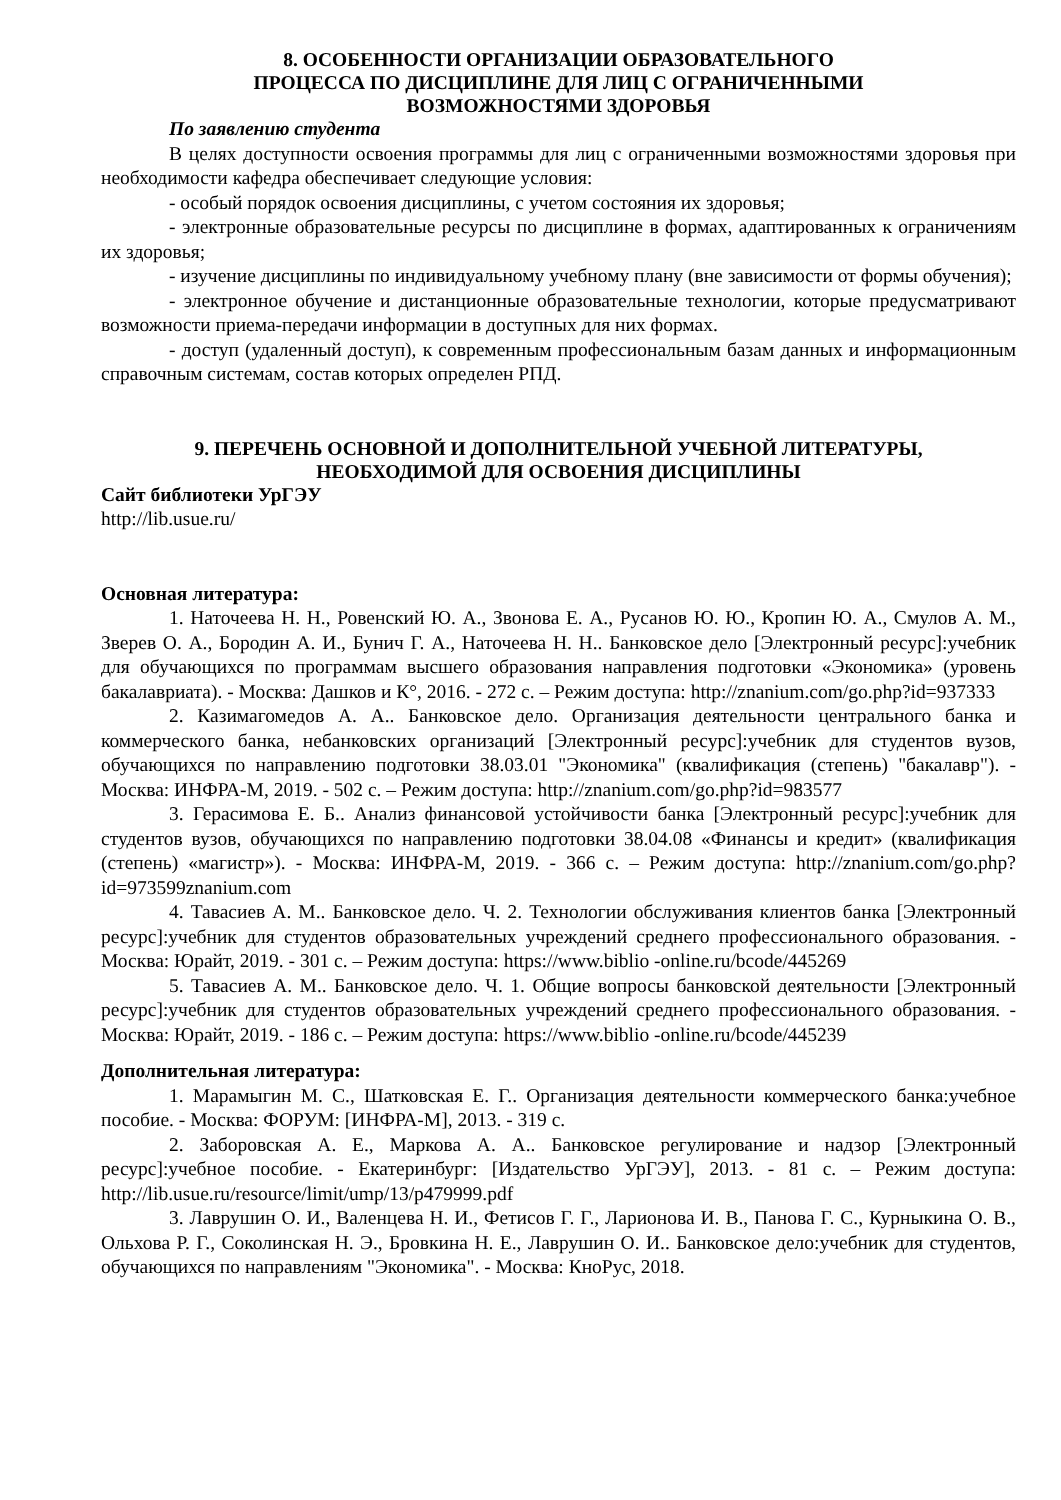8. ОСОБЕННОСТИ ОРГАНИЗАЦИИ ОБРАЗОВАТЕЛЬНОГО
ПРОЦЕССА ПО ДИСЦИПЛИНЕ ДЛЯ ЛИЦ С ОГРАНИЧЕННЫМИ
ВОЗМОЖНОСТЯМИ ЗДОРОВЬЯ
По заявлению студента
В целях доступности освоения программы для лиц с ограниченными возможностями здоровья при необходимости кафедра обеспечивает следующие условия:
- особый порядок освоения дисциплины, с учетом состояния их здоровья;
- электронные образовательные ресурсы по дисциплине в формах, адаптированных к ограничениям их здоровья;
- изучение дисциплины по индивидуальному учебному плану (вне зависимости от формы обучения);
- электронное обучение и дистанционные образовательные технологии, которые предусматривают возможности приема-передачи информации в доступных для них формах.
- доступ (удаленный доступ), к современным профессиональным базам данных и информационным справочным системам, состав которых определен РПД.
9. ПЕРЕЧЕНЬ ОСНОВНОЙ И ДОПОЛНИТЕЛЬНОЙ УЧЕБНОЙ ЛИТЕРАТУРЫ,
НЕОБХОДИМОЙ ДЛЯ ОСВОЕНИЯ ДИСЦИПЛИНЫ
Сайт библиотеки УрГЭУ
http://lib.usue.ru/
Основная литература:
1. Наточеева Н. Н., Ровенский Ю. А., Звонова Е. А., Русанов Ю. Ю., Кропин Ю. А., Смулов А. М., Зверев О. А., Бородин А. И., Бунич Г. А., Наточеева Н. Н.. Банковское дело [Электронный ресурс]:учебник для обучающихся по программам высшего образования направления подготовки «Экономика» (уровень бакалавриата). - Москва: Дашков и К°, 2016. - 272 с. – Режим доступа: http://znanium.com/go.php?id=937333
2. Казимагомедов А. А.. Банковское дело. Организация деятельности центрального банка и коммерческого банка, небанковских организаций [Электронный ресурс]:учебник для студентов вузов, обучающихся по направлению подготовки 38.03.01 "Экономика" (квалификация (степень) "бакалавр"). - Москва: ИНФРА-М, 2019. - 502 с. – Режим доступа: http://znanium.com/go.php?id=983577
3. Герасимова Е. Б.. Анализ финансовой устойчивости банка [Электронный ресурс]:учебник для студентов вузов, обучающихся по направлению подготовки 38.04.08 «Финансы и кредит» (квалификация (степень) «магистр»). - Москва: ИНФРА-М, 2019. - 366 с. – Режим доступа: http://znanium.com/go.php?id=973599znanium.com
4. Тавасиев А. М.. Банковское дело. Ч. 2. Технологии обслуживания клиентов банка [Электронный ресурс]:учебник для студентов образовательных учреждений среднего профессионального образования. - Москва: Юрайт, 2019. - 301 с. – Режим доступа: https://www.biblio -online.ru/bcode/445269
5. Тавасиев А. М.. Банковское дело. Ч. 1. Общие вопросы банковской деятельности [Электронный ресурс]:учебник для студентов образовательных учреждений среднего профессионального образования. - Москва: Юрайт, 2019. - 186 с. – Режим доступа: https://www.biblio -online.ru/bcode/445239
Дополнительная литература:
1. Марамыгин М. С., Шатковская Е. Г.. Организация деятельности коммерческого банка:учебное пособие. - Москва: ФОРУМ: [ИНФРА-М], 2013. - 319 с.
2. Заборовская А. Е., Маркова А. А.. Банковское регулирование и надзор [Электронный ресурс]:учебное пособие. - Екатеринбург: [Издательство УрГЭУ], 2013. - 81 с. – Режим доступа: http://lib.usue.ru/resource/limit/ump/13/p479999.pdf
3. Лаврушин О. И., Валенцева Н. И., Фетисов Г. Г., Ларионова И. В., Панова Г. С., Курныкина О. В., Ольхова Р. Г., Соколинская Н. Э., Бровкина Н. Е., Лаврушин О. И.. Банковское дело:учебник для студентов, обучающихся по направлениям "Экономика". - Москва: КноРус, 2018.